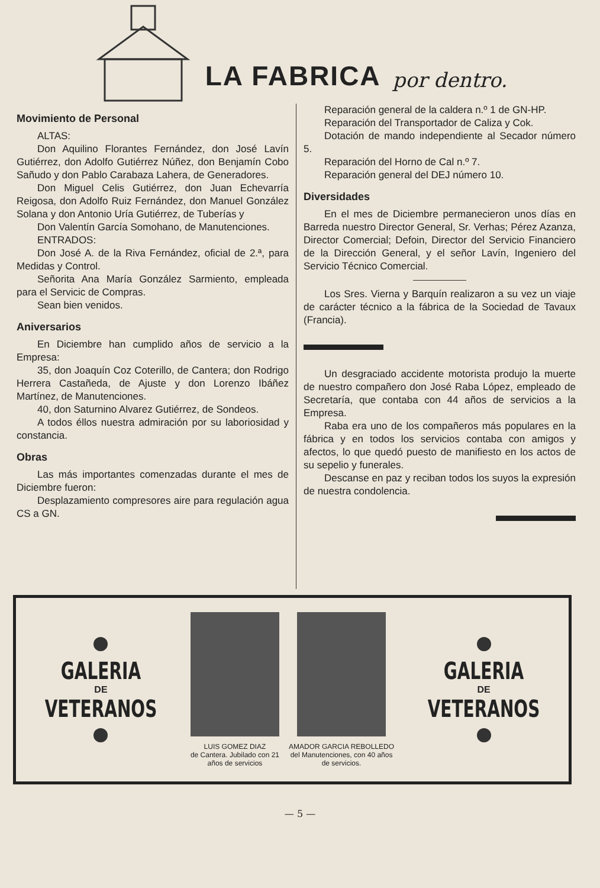LA FABRICA
por dentro.
Movimiento de Personal
ALTAS:
Don Aquilino Florantes Fernández, don José Lavín Gutiérrez, don Adolfo Gutiérrez Núñez, don Benjamín Cobo Sañudo y don Pablo Carabaza Lahera, de Generadores.
Don Miguel Celis Gutiérrez, don Juan Echevarría Reigosa, don Adolfo Ruiz Fernández, don Manuel González Solana y don Antonio Uría Gutiérrez, de Tuberías y
Don Valentín García Somohano, de Manutenciones.
ENTRADOS:
Don José A. de la Riva Fernández, oficial de 2.ª, para Medidas y Control.
Señorita Ana María González Sarmiento, empleada para el Servicic de Compras.
Sean bien venidos.
Aniversarios
En Diciembre han cumplido años de servicio a la Empresa:
35, don Joaquín Coz Coterillo, de Cantera; don Rodrigo Herrera Castañeda, de Ajuste y don Lorenzo Ibáñez Martínez, de Manutenciones.
40, don Saturnino Alvarez Gutiérrez, de Sondeos.
A todos éllos nuestra admiración por su laboriosidad y constancia.
Obras
Las más importantes comenzadas durante el mes de Diciembre fueron:
Desplazamiento compresores aire para regulación agua CS a GN.
Reparación general de la caldera n.º 1 de GN-HP.
Reparación del Transportador de Caliza y Cok.
Dotación de mando independiente al Secador número 5.
Reparación del Horno de Cal n.º 7.
Reparación general del DEJ número 10.
Diversidades
En el mes de Diciembre permanecieron unos días en Barreda nuestro Director General, Sr. Verhas; Pérez Azanza, Director Comercial; Defoin, Director del Servicio Financiero de la Dirección General, y el señor Lavín, Ingeniero del Servicio Técnico Comercial.
Los Sres. Vierna y Barquín realizaron a su vez un viaje de carácter técnico a la fábrica de la Sociedad de Tavaux (Francia).
Un desgraciado accidente motorista produjo la muerte de nuestro compañero don José Raba López, empleado de Secretaría, que contaba con 44 años de servicios a la Empresa.
Raba era uno de los compañeros más populares en la fábrica y en todos los servicios contaba con amigos y afectos, lo que quedó puesto de manifiesto en los actos de su sepelio y funerales.
Descanse en paz y reciban todos los suyos la expresión de nuestra condolencia.
GALERIA
DE
VETERANOS
LUIS GOMEZ DIAZ
de Cantera. Jubilado con 21
años de servicios
AMADOR GARCIA REBOLLEDO
del Manutenciones, con 40 años
de servicios.
GALERIA
DE
VETERANOS
— 5 —